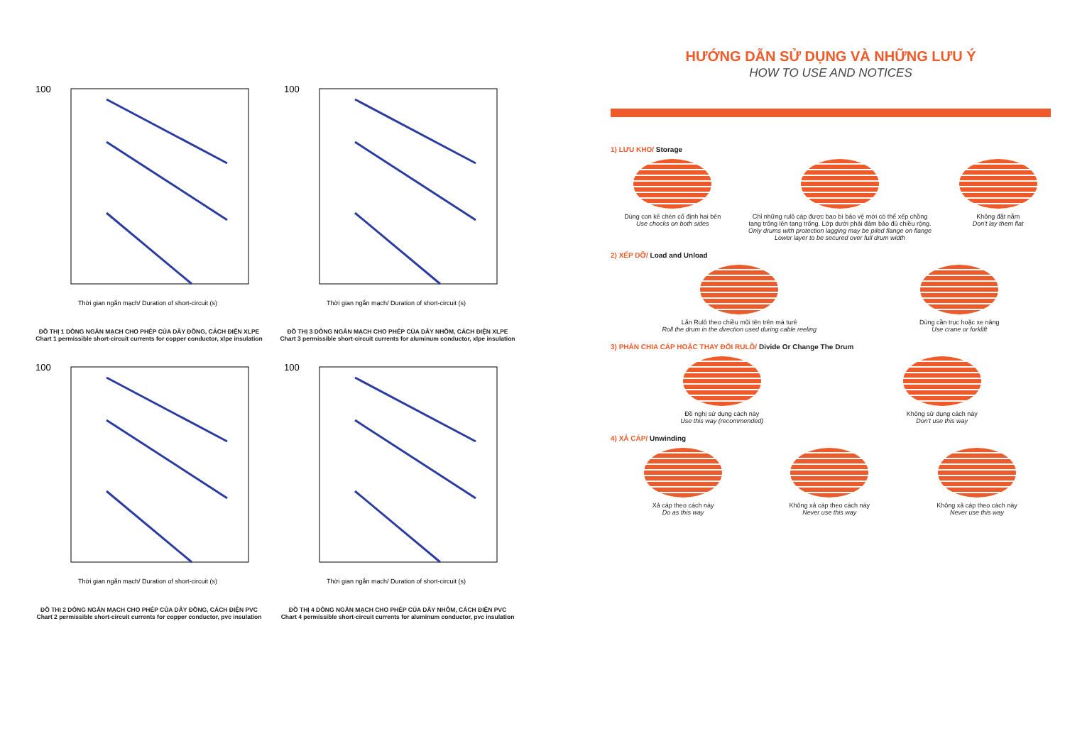100
Thời gian ngắn mạch/ Duration of short-circuit (s)
ĐỒ THỊ 1 DÒNG NGẮN MẠCH CHO PHÉP CỦA DÂY ĐỒNG, CÁCH ĐIỆN XLPE
Chart 1 permissible short-circuit currents for copper conductor, xlpe insulation
100
Thời gian ngắn mạch/ Duration of short-circuit (s)
ĐỒ THỊ 3 DÒNG NGẮN MẠCH CHO PHÉP CỦA DÂY NHÔM, CÁCH ĐIỆN XLPE
Chart 3 permissible short-circuit currents for aluminum conductor, xlpe insulation
100
Thời gian ngắn mạch/ Duration of short-circuit (s)
ĐỒ THỊ 2 DÒNG NGẮN MẠCH CHO PHÉP CỦA DÂY ĐỒNG, CÁCH ĐIỆN PVC
Chart 2 permissible short-circuit currents for copper conductor, pvc insulation
100
Thời gian ngắn mạch/ Duration of short-circuit (s)
ĐỒ THỊ 4 DÒNG NGẮN MẠCH CHO PHÉP CỦA DÂY NHÔM, CÁCH ĐIỆN PVC
Chart 4 permissible short-circuit currents for aluminum conductor, pvc insulation
HƯỚNG DẪN SỬ DỤNG VÀ NHỮNG LƯU Ý
HOW TO USE AND NOTICES
1) LƯU KHO/ Storage
Dùng con kê chèn cố định hai bên
Use chocks on both sides
Chỉ những rulô cáp được bao bì bảo vệ mới có thể xếp chồng
tang trống lên tang trống. Lớp dưới phải đảm bảo đủ chiều rộng.
Only drums with protection lagging may be piled flange on flange
Lower layer to be secured over full drum width
Không đặt nằm
Don't lay them flat
2) XẾP DỠ/ Load and Unload
Lăn Rulô theo chiều mũi tên trên má turê
Roll the drum in the direction used during cable reeling
Dùng cần trục hoặc xe nâng
Use crane or forklift
3) PHÂN CHIA CÁP HOẶC THAY ĐỔI RULÔ/ Divide Or Change The Drum
Đề nghị sử dụng cách này
Use this way (recommended)
Không sử dụng cách này
Don't use this way
4) XẢ CÁP/ Unwinding
Xả cáp theo cách này
Do as this way
Không xả cáp theo cách này
Never use this way
Không xả cáp theo cách này
Never use this way